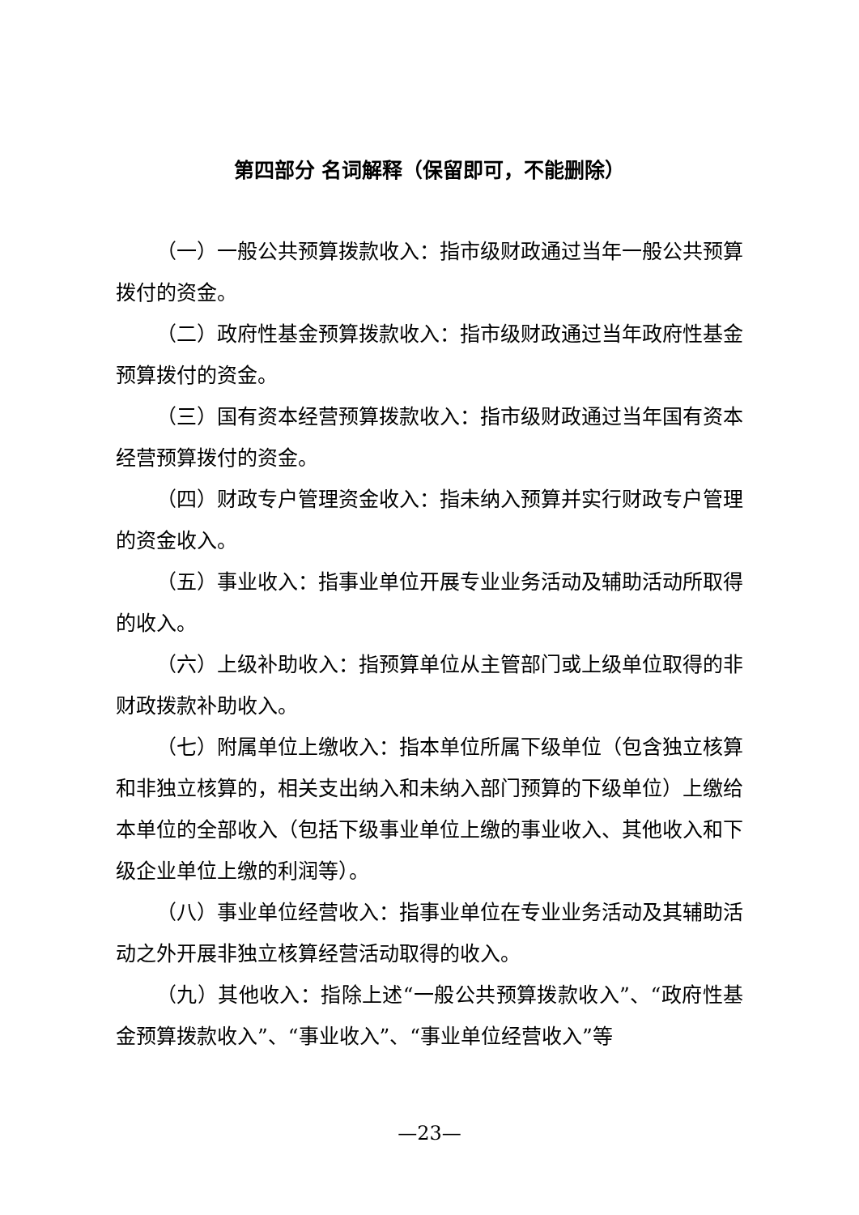第四部分 名词解释（保留即可，不能删除）
（一）一般公共预算拨款收入：指市级财政通过当年一般公共预算拨付的资金。
（二）政府性基金预算拨款收入：指市级财政通过当年政府性基金预算拨付的资金。
（三）国有资本经营预算拨款收入：指市级财政通过当年国有资本经营预算拨付的资金。
（四）财政专户管理资金收入：指未纳入预算并实行财政专户管理的资金收入。
（五）事业收入：指事业单位开展专业业务活动及辅助活动所取得的收入。
（六）上级补助收入：指预算单位从主管部门或上级单位取得的非财政拨款补助收入。
（七）附属单位上缴收入：指本单位所属下级单位（包含独立核算和非独立核算的，相关支出纳入和未纳入部门预算的下级单位）上缴给本单位的全部收入（包括下级事业单位上缴的事业收入、其他收入和下级企业单位上缴的利润等）。
（八）事业单位经营收入：指事业单位在专业业务活动及其辅助活动之外开展非独立核算经营活动取得的收入。
（九）其他收入：指除上述“一般公共预算拨款收入”、“政府性基金预算拨款收入”、“事业收入”、“事业单位经营收入”等
—23—